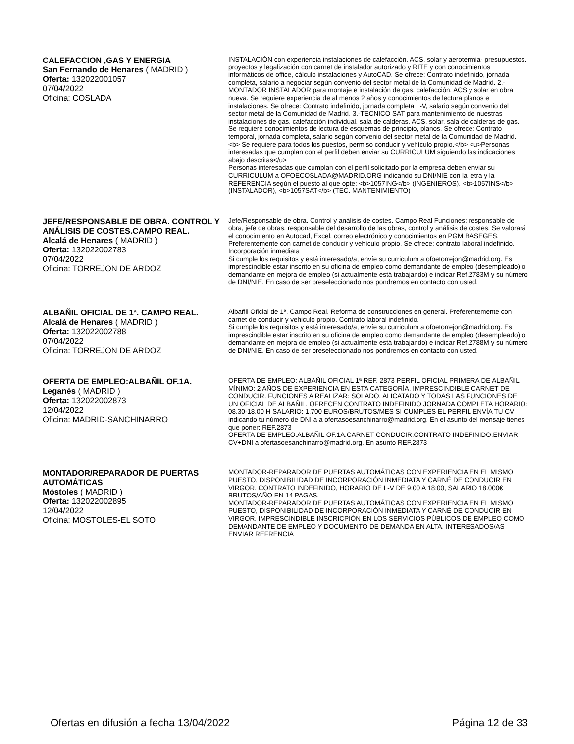CALEFACCION ,GAS Y ENERGIA
San Fernando de Henares ( MADRID )
Oferta: 132022001057
07/04/2022
Oficina: COSLADA
INSTALACIÓN con experiencia instalaciones de calefacción, ACS, solar y aerotermia- presupuestos, proyectos y legalización con carnet de instalador autorizado y RITE y con conocimientos informáticos de office, cálculo instalaciones y AutoCAD. Se ofrece: Contrato indefinido, jornada completa, salario a negociar según convenio del sector metal de la Comunidad de Madrid. 2.-MONTADOR INSTALADOR para montaje e instalación de gas, calefacción, ACS y solar en obra nueva. Se requiere experiencia de al menos 2 años y conocimientos de lectura planos e instalaciones. Se ofrece: Contrato indefinido, jornada completa L-V, salario según convenio del sector metal de la Comunidad de Madrid. 3.-TECNICO SAT para mantenimiento de nuestras instalaciones de gas, calefacción individual, sala de calderas, ACS, solar, sala de calderas de gas. Se requiere conocimientos de lectura de esquemas de principio, planos. Se ofrece: Contrato temporal, jornada completa, salario según convenio del sector metal de la Comunidad de Madrid. <b> Se requiere para todos los puestos, permiso conducir y vehículo propio.</b> <u>Personas interesadas que cumplan con el perfil deben enviar su CURRICULUM siguiendo las indicaciones abajo descritas</u>
Personas interesadas que cumplan con el perfil solicitado por la empresa deben enviar su CURRICULUM a OFOECOSLADA@MADRID.ORG indicando su DNI/NIE con la letra y la REFERENCIA según el puesto al que opte: <b>1057ING</b> (INGENIEROS), <b>1057INS</b> (INSTALADOR), <b>1057SAT</b> (TEC. MANTENIMIENTO)
JEFE/RESPONSABLE DE OBRA. CONTROL Y ANÁLISIS DE COSTES.CAMPO REAL.
Alcalá de Henares ( MADRID )
Oferta: 132022002783
07/04/2022
Oficina: TORREJON DE ARDOZ
Jefe/Responsable de obra. Control y análisis de costes. Campo Real Funciones: responsable de obra, jefe de obras, responsable del desarrollo de las obras, control y análisis de costes. Se valorará el conocimiento en Autocad, Excel, correo electrónico y conocimientos en PGM BASEGES. Preferentemente con carnet de conducir y vehículo propio. Se ofrece: contrato laboral indefinido. Incorporación inmediata
Si cumple los requisitos y está interesado/a, envíe su curriculum a ofoetorrejon@madrid.org. Es imprescindible estar inscrito en su oficina de empleo como demandante de empleo (desempleado) o demandante en mejora de empleo (si actualmente está trabajando) e indicar Ref.2783M y su número de DNI/NIE. En caso de ser preseleccionado nos pondremos en contacto con usted.
ALBAÑIL OFICIAL DE 1ª. CAMPO REAL.
Alcalá de Henares ( MADRID )
Oferta: 132022002788
07/04/2022
Oficina: TORREJON DE ARDOZ
Albañil Oficial de 1ª. Campo Real. Reforma de construcciones en general. Preferentemente con carnet de conducir y vehiculo propio. Contrato laboral indefinido.
Si cumple los requisitos y está interesado/a, envíe su curriculum a ofoetorrejon@madrid.org. Es imprescindible estar inscrito en su oficina de empleo como demandante de empleo (desempleado) o demandante en mejora de empleo (si actualmente está trabajando) e indicar Ref.2788M y su número de DNI/NIE. En caso de ser preseleccionado nos pondremos en contacto con usted.
OFERTA DE EMPLEO:ALBAÑIL OF.1A.
Leganés ( MADRID )
Oferta: 132022002873
12/04/2022
Oficina: MADRID-SANCHINARRO
OFERTA DE EMPLEO: ALBAÑIL OFICIAL 1ª REF. 2873 PERFIL OFICIAL PRIMERA DE ALBAÑIL MÍNIMO: 2 AÑOS DE EXPERIENCIA EN ESTA CATEGORÍA. IMPRESCINDIBLE CARNET DE CONDUCIR. FUNCIONES A REALIZAR: SOLADO, ALICATADO Y TODAS LAS FUNCIONES DE UN OFICIAL DE ALBAÑIL. OFRECEN CONTRATO INDEFINIDO JORNADA COMPLETA HORARIO: 08.30-18.00 H SALARIO: 1.700 EUROS/BRUTOS/MES SI CUMPLES EL PERFIL ENVÍA TU CV indicando tu número de DNI a a ofertasoesanchinarro@madrid.org. En el asunto del mensaje tienes que poner: REF.2873
OFERTA DE EMPLEO:ALBAÑIL OF.1A.CARNET CONDUCIR.CONTRATO INDEFINIDO.ENVIAR CV+DNI a ofertasoesanchinarro@madrid.org. En asunto REF.2873
MONTADOR/REPARADOR DE PUERTAS AUTOMÁTICAS
Móstoles ( MADRID )
Oferta: 132022002895
12/04/2022
Oficina: MOSTOLES-EL SOTO
MONTADOR-REPARADOR DE PUERTAS AUTOMÁTICAS CON EXPERIENCIA EN EL MISMO PUESTO, DISPONIBILIDAD DE INCORPORACIÓN INMEDIATA Y CARNÉ DE CONDUCIR EN VIRGOR. CONTRATO INDEFINIDO, HORARIO DE L-V DE 9:00 A 18:00, SALARIO 18.000€ BRUTOS/AÑO EN 14 PAGAS.
MONTADOR-REPARADOR DE PUERTAS AUTOMÁTICAS CON EXPERIENCIA EN EL MISMO PUESTO, DISPONIBILIDAD DE INCORPORACIÓN INMEDIATA Y CARNÉ DE CONDUCIR EN VIRGOR. IMPRESCINDIBLE INSCRICPIÓN EN LOS SERVICIOS PÚBLICOS DE EMPLEO COMO DEMANDANTE DE EMPLEO Y DOCUMENTO DE DEMANDA EN ALTA. INTERESADOS/AS ENVIAR REFRENCIA
Ofertas en difusión a fecha 13/04/2022 Página 12 de 33